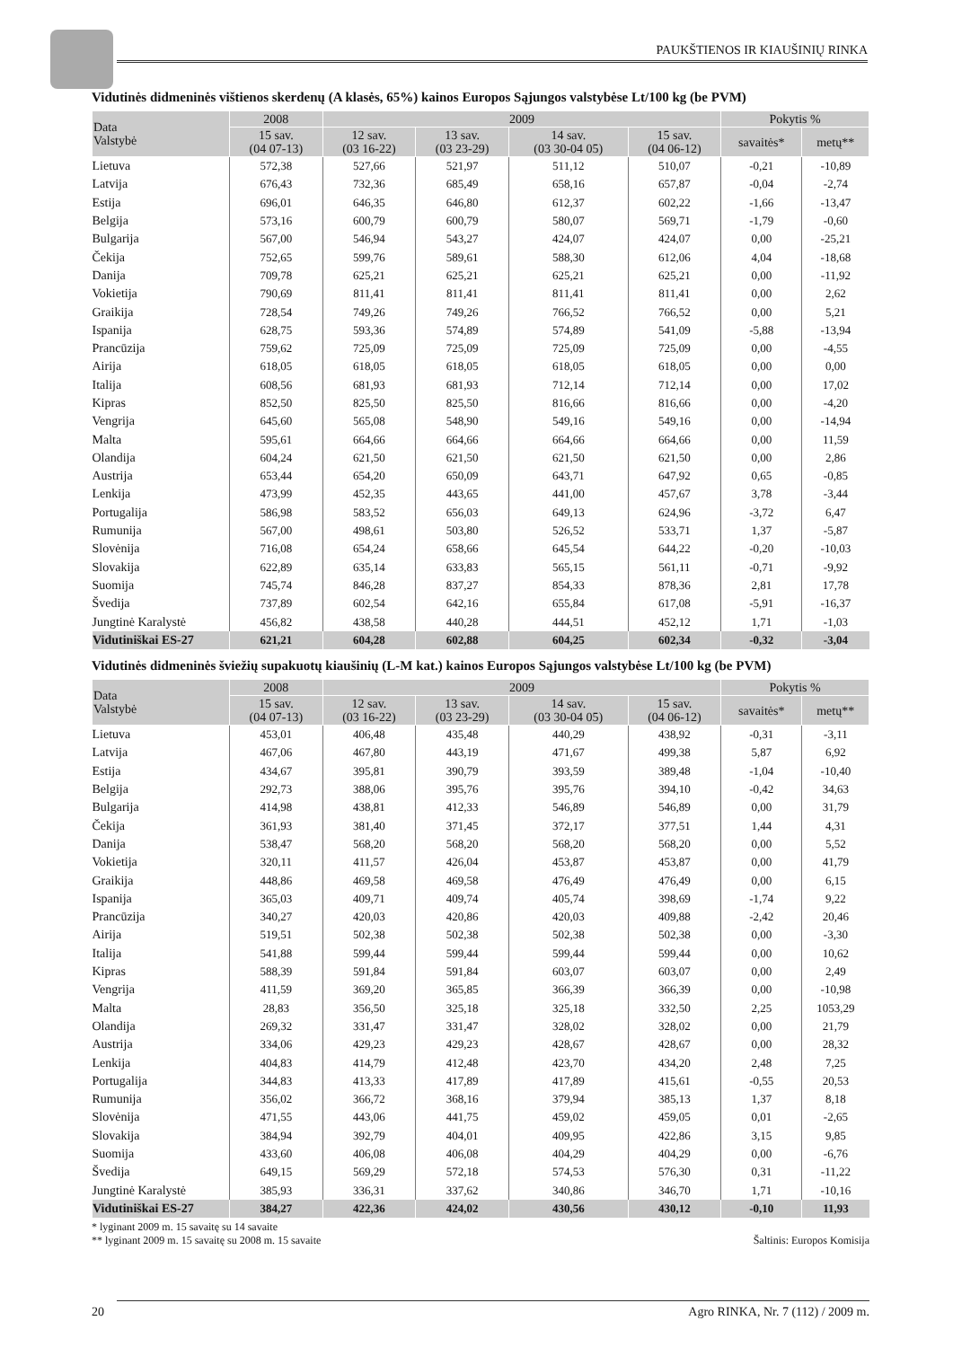PAUKŠTIENOS IR KIAUŠINIŲ RINKA
Vidutinės didmeninės vištienos skerdenų (A klasės, 65%) kainos Europos Sąjungos valstybėse Lt/100 kg (be PVM)
| Data Valstybė | 2008 | 2009 | | | | Pokytis % | |
| --- | --- | --- | --- | --- | --- | --- | --- |
| | 15 sav. (04 07-13) | 12 sav. (03 16-22) | 13 sav. (03 23-29) | 14 sav. (03 30-04 05) | 15 sav. (04 06-12) | savaitės* | metų** |
| Lietuva | 572,38 | 527,66 | 521,97 | 511,12 | 510,07 | -0,21 | -10,89 |
| Latvija | 676,43 | 732,36 | 685,49 | 658,16 | 657,87 | -0,04 | -2,74 |
| Estija | 696,01 | 646,35 | 646,80 | 612,37 | 602,22 | -1,66 | -13,47 |
| Belgija | 573,16 | 600,79 | 600,79 | 580,07 | 569,71 | -1,79 | -0,60 |
| Bulgarija | 567,00 | 546,94 | 543,27 | 424,07 | 424,07 | 0,00 | -25,21 |
| Čekija | 752,65 | 599,76 | 589,61 | 588,30 | 612,06 | 4,04 | -18,68 |
| Danija | 709,78 | 625,21 | 625,21 | 625,21 | 625,21 | 0,00 | -11,92 |
| Vokietija | 790,69 | 811,41 | 811,41 | 811,41 | 811,41 | 0,00 | 2,62 |
| Graikija | 728,54 | 749,26 | 749,26 | 766,52 | 766,52 | 0,00 | 5,21 |
| Ispanija | 628,75 | 593,36 | 574,89 | 574,89 | 541,09 | -5,88 | -13,94 |
| Prancūzija | 759,62 | 725,09 | 725,09 | 725,09 | 725,09 | 0,00 | -4,55 |
| Airija | 618,05 | 618,05 | 618,05 | 618,05 | 618,05 | 0,00 | 0,00 |
| Italija | 608,56 | 681,93 | 681,93 | 712,14 | 712,14 | 0,00 | 17,02 |
| Kipras | 852,50 | 825,50 | 825,50 | 816,66 | 816,66 | 0,00 | -4,20 |
| Vengrija | 645,60 | 565,08 | 548,90 | 549,16 | 549,16 | 0,00 | -14,94 |
| Malta | 595,61 | 664,66 | 664,66 | 664,66 | 664,66 | 0,00 | 11,59 |
| Olandija | 604,24 | 621,50 | 621,50 | 621,50 | 621,50 | 0,00 | 2,86 |
| Austrija | 653,44 | 654,20 | 650,09 | 643,71 | 647,92 | 0,65 | -0,85 |
| Lenkija | 473,99 | 452,35 | 443,65 | 441,00 | 457,67 | 3,78 | -3,44 |
| Portugalija | 586,98 | 583,52 | 656,03 | 649,13 | 624,96 | -3,72 | 6,47 |
| Rumunija | 567,00 | 498,61 | 503,80 | 526,52 | 533,71 | 1,37 | -5,87 |
| Slovėnija | 716,08 | 654,24 | 658,66 | 645,54 | 644,22 | -0,20 | -10,03 |
| Slovakija | 622,89 | 635,14 | 633,83 | 565,15 | 561,11 | -0,71 | -9,92 |
| Suomija | 745,74 | 846,28 | 837,27 | 854,33 | 878,36 | 2,81 | 17,78 |
| Švedija | 737,89 | 602,54 | 642,16 | 655,84 | 617,08 | -5,91 | -16,37 |
| Jungtinė Karalystė | 456,82 | 438,58 | 440,28 | 444,51 | 452,12 | 1,71 | -1,03 |
| Vidutiniškai ES-27 | 621,21 | 604,28 | 602,88 | 604,25 | 602,34 | -0,32 | -3,04 |
Vidutinės didmeninės šviežių supakuotų kiaušinių (L-M kat.) kainos Europos Sąjungos valstybėse Lt/100 kg (be PVM)
| Data Valstybė | 2008 | 2009 | | | | Pokytis % | |
| --- | --- | --- | --- | --- | --- | --- | --- |
| | 15 sav. (04 07-13) | 12 sav. (03 16-22) | 13 sav. (03 23-29) | 14 sav. (03 30-04 05) | 15 sav. (04 06-12) | savaitės* | metų** |
| Lietuva | 453,01 | 406,48 | 435,48 | 440,29 | 438,92 | -0,31 | -3,11 |
| Latvija | 467,06 | 467,80 | 443,19 | 471,67 | 499,38 | 5,87 | 6,92 |
| Estija | 434,67 | 395,81 | 390,79 | 393,59 | 389,48 | -1,04 | -10,40 |
| Belgija | 292,73 | 388,06 | 395,76 | 395,76 | 394,10 | -0,42 | 34,63 |
| Bulgarija | 414,98 | 438,81 | 412,33 | 546,89 | 546,89 | 0,00 | 31,79 |
| Čekija | 361,93 | 381,40 | 371,45 | 372,17 | 377,51 | 1,44 | 4,31 |
| Danija | 538,47 | 568,20 | 568,20 | 568,20 | 568,20 | 0,00 | 5,52 |
| Vokietija | 320,11 | 411,57 | 426,04 | 453,87 | 453,87 | 0,00 | 41,79 |
| Graikija | 448,86 | 469,58 | 469,58 | 476,49 | 476,49 | 0,00 | 6,15 |
| Ispanija | 365,03 | 409,71 | 409,74 | 405,74 | 398,69 | -1,74 | 9,22 |
| Prancūzija | 340,27 | 420,03 | 420,86 | 420,03 | 409,88 | -2,42 | 20,46 |
| Airija | 519,51 | 502,38 | 502,38 | 502,38 | 502,38 | 0,00 | -3,30 |
| Italija | 541,88 | 599,44 | 599,44 | 599,44 | 599,44 | 0,00 | 10,62 |
| Kipras | 588,39 | 591,84 | 591,84 | 603,07 | 603,07 | 0,00 | 2,49 |
| Vengrija | 411,59 | 369,20 | 365,85 | 366,39 | 366,39 | 0,00 | -10,98 |
| Malta | 28,83 | 356,50 | 325,18 | 325,18 | 332,50 | 2,25 | 1053,29 |
| Olandija | 269,32 | 331,47 | 331,47 | 328,02 | 328,02 | 0,00 | 21,79 |
| Austrija | 334,06 | 429,23 | 429,23 | 428,67 | 428,67 | 0,00 | 28,32 |
| Lenkija | 404,83 | 414,79 | 412,48 | 423,70 | 434,20 | 2,48 | 7,25 |
| Portugalija | 344,83 | 413,33 | 417,89 | 417,89 | 415,61 | -0,55 | 20,53 |
| Rumunija | 356,02 | 366,72 | 368,16 | 379,94 | 385,13 | 1,37 | 8,18 |
| Slovėnija | 471,55 | 443,06 | 441,75 | 459,02 | 459,05 | 0,01 | -2,65 |
| Slovakija | 384,94 | 392,79 | 404,01 | 409,95 | 422,86 | 3,15 | 9,85 |
| Suomija | 433,60 | 406,08 | 406,08 | 404,29 | 404,29 | 0,00 | -6,76 |
| Švedija | 649,15 | 569,29 | 572,18 | 574,53 | 576,30 | 0,31 | -11,22 |
| Jungtinė Karalystė | 385,93 | 336,31 | 337,62 | 340,86 | 346,70 | 1,71 | -10,16 |
| Vidutiniškai ES-27 | 384,27 | 422,36 | 424,02 | 430,56 | 430,12 | -0,10 | 11,93 |
* lyginant 2009 m. 15 savaitę su 14 savaite
** lyginant 2009 m. 15 savaitę su 2008 m. 15 savaite
Šaltinis: Europos Komisija
20 Agro RINKA, Nr. 7 (112) / 2009 m.